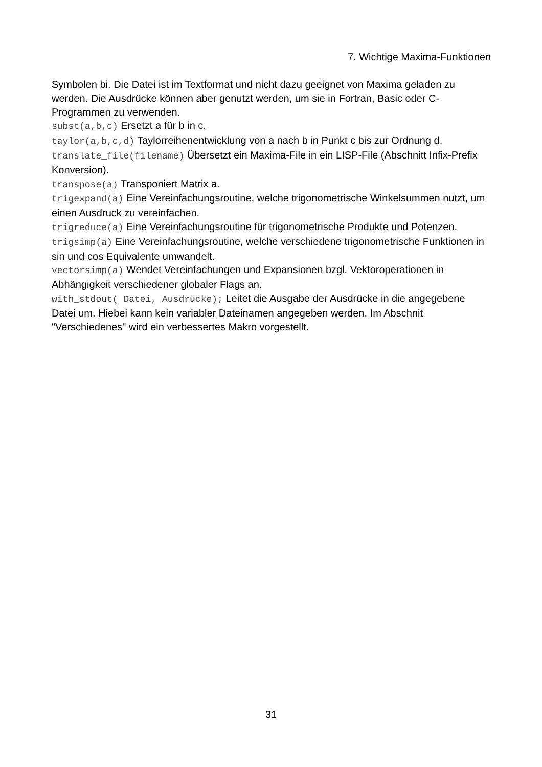7. Wichtige Maxima-Funktionen
Symbolen bi. Die Datei ist im Textformat und nicht dazu geeignet von Maxima geladen zu werden. Die Ausdrücke können aber genutzt werden, um sie in Fortran, Basic oder C-Programmen zu verwenden.
subst(a,b,c) Ersetzt a für b in c.
taylor(a,b,c,d) Taylorreihenentwicklung von a nach b in Punkt c bis zur Ordnung d.
translate_file(filename) Übersetzt ein Maxima-File in ein LISP-File (Abschnitt Infix-Prefix Konversion).
transpose(a) Transponiert Matrix a.
trigexpand(a) Eine Vereinfachungsroutine, welche trigonometrische Winkelsummen nutzt, um einen Ausdruck zu vereinfachen.
trigreduce(a) Eine Vereinfachungsroutine für trigonometrische Produkte und Potenzen.
trigsimp(a) Eine Vereinfachungsroutine, welche verschiedene trigonometrische Funktionen in sin und cos Equivalente umwandelt.
vectorsimp(a) Wendet Vereinfachungen und Expansionen bzgl. Vektoroperationen in Abhängigkeit verschiedener globaler Flags an.
with_stdout( Datei, Ausdrücke); Leitet die Ausgabe der Ausdrücke in die angegebene Datei um. Hiebei kann kein variabler Dateinamen angegeben werden. Im Abschnit "Verschiedenes" wird ein verbessertes Makro vorgestellt.
31